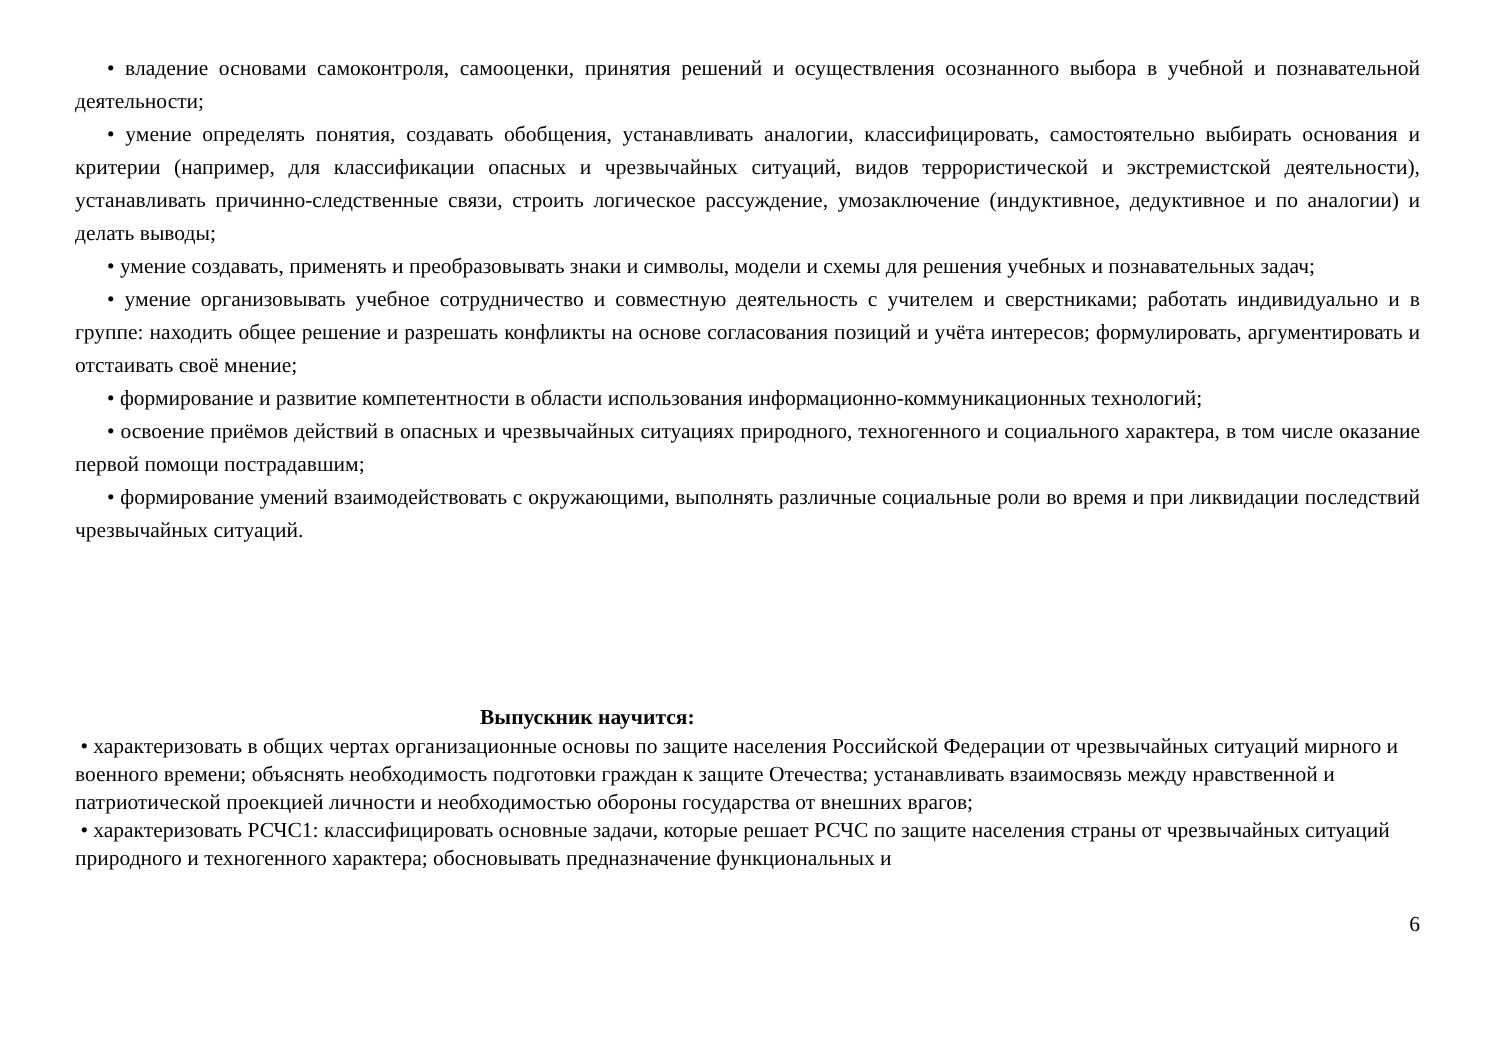• владение основами самоконтроля, самооценки, принятия решений и осуществления осознанного выбора в учебной и познавательной деятельности;
• умение определять понятия, создавать обобщения, устанавливать аналогии, классифицировать, самостоятельно выбирать основания и критерии (например, для классификации опасных и чрезвычайных ситуаций, видов террористической и экстремистской деятельности), устанавливать причинно-следственные связи, строить логическое рассуждение, умозаключение (индуктивное, дедуктивное и по аналогии) и делать выводы;
• умение создавать, применять и преобразовывать знаки и символы, модели и схемы для решения учебных и познавательных задач;
• умение организовывать учебное сотрудничество и совместную деятельность с учителем и сверстниками; работать индивидуально и в группе: находить общее решение и разрешать конфликты на основе согласования позиций и учёта интересов; формулировать, аргументировать и отстаивать своё мнение;
• формирование и развитие компетентности в области использования информационно-коммуникационных технологий;
• освоение приёмов действий в опасных и чрезвычайных ситуациях природного, техногенного и социального характера, в том числе оказание первой помощи пострадавшим;
• формирование умений взаимодействовать с окружающими, выполнять различные социальные роли во время и при ликвидации последствий чрезвычайных ситуаций.
Выпускник научится:
• характеризовать в общих чертах организационные основы по защите населения Российской Федерации от чрезвычайных ситуаций мирного и военного времени; объяснять необходимость подготовки граждан к защите Отечества; устанавливать взаимосвязь между нравственной и патриотической проекцией личности и необходимостью обороны государства от внешних врагов;
• характеризовать РСЧС1: классифицировать основные задачи, которые решает РСЧС по защите населения страны от чрезвычайных ситуаций природного и техногенного характера; обосновывать предназначение функциональных и
6